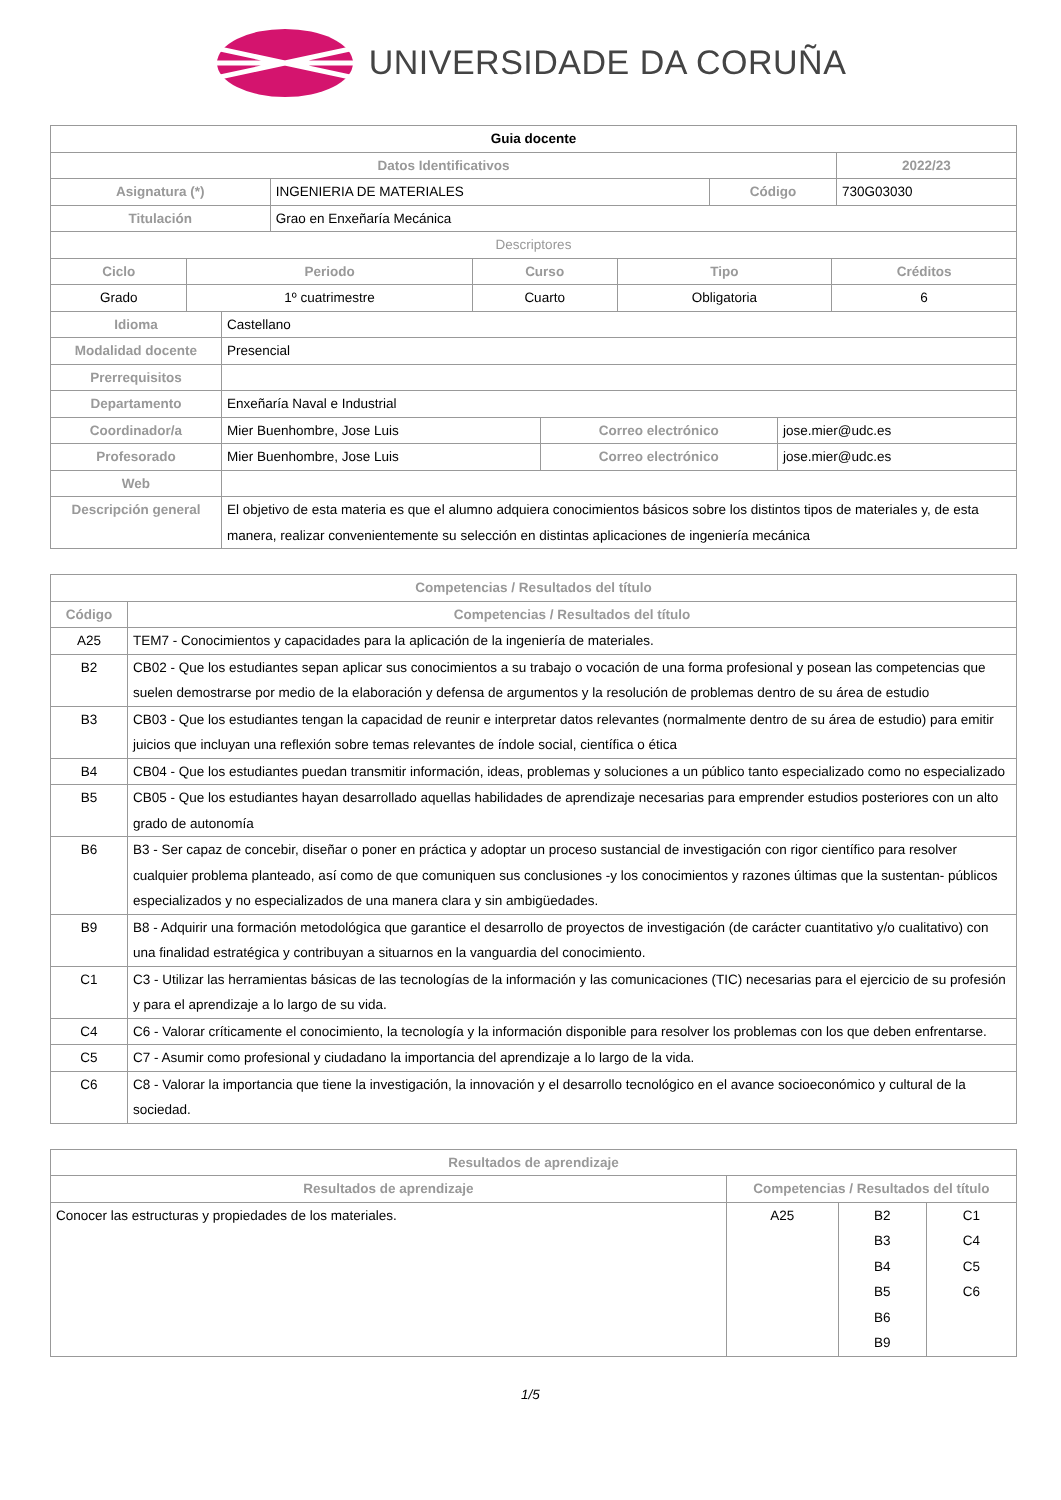UNIVERSIDADE DA CORUÑA
| Guia docente | | | |
| Datos Identificativos | | | 2022/23 |
| Asignatura (*) | INGENIERIA DE MATERIALES | Código | 730G03030 |
| Titulación | Grao en Enxeñaría Mecánica | | |
| Descriptores | | | |
| Ciclo | Periodo | Curso | Tipo | Créditos |
| --- | --- | --- | --- | --- |
| Grado | 1º cuatrimestre | Cuarto | Obligatoria | 6 |
| Idioma | Castellano | | |
| Modalidad docente | Presencial | | |
| Prerrequisitos | | | |
| Departamento | Enxeñaría Naval e Industrial | | |
| Coordinador/a | Mier Buenhombre, Jose Luis | Correo electrónico | jose.mier@udc.es |
| Profesorado | Mier Buenhombre, Jose Luis | Correo electrónico | jose.mier@udc.es |
| Web | | | |
| Descripción general | El objetivo de esta materia es que el alumno adquiera conocimientos básicos sobre los distintos tipos de materiales y, de esta manera, realizar convenientemente su selección en distintas aplicaciones de ingeniería mecánica | | |
| Competencias / Resultados del título | |
| --- | --- |
| Código | Competencias / Resultados del título |
| A25 | TEM7 - Conocimientos y capacidades para la aplicación de la ingeniería de materiales. |
| B2 | CB02 - Que los estudiantes sepan aplicar sus conocimientos a su trabajo o vocación de una forma profesional y posean las competencias que suelen demostrarse por medio de la elaboración y defensa de argumentos y la resolución de problemas dentro de su área de estudio |
| B3 | CB03 - Que los estudiantes tengan la capacidad de reunir e interpretar datos relevantes (normalmente dentro de su área de estudio) para emitir juicios que incluyan una reflexión sobre temas relevantes de índole social, científica o ética |
| B4 | CB04 - Que los estudiantes puedan transmitir información, ideas, problemas y soluciones a un público tanto especializado como no especializado |
| B5 | CB05 - Que los estudiantes hayan desarrollado aquellas habilidades de aprendizaje necesarias para emprender estudios posteriores con un alto grado de autonomía |
| B6 | B3 - Ser capaz de concebir, diseñar o poner en práctica y adoptar un proceso sustancial de investigación con rigor científico para resolver cualquier problema planteado, así como de que comuniquen sus conclusiones -y los conocimientos y razones últimas que la sustentan- públicos especializados y no especializados de una manera clara y sin ambigüedades. |
| B9 | B8 - Adquirir una formación metodológica que garantice el desarrollo de proyectos de investigación (de carácter cuantitativo y/o cualitativo) con una finalidad estratégica y contribuyan a situarnos en la vanguardia del conocimiento. |
| C1 | C3 - Utilizar las herramientas básicas de las tecnologías de la información y las comunicaciones (TIC) necesarias para el ejercicio de su profesión y para el aprendizaje a lo largo de su vida. |
| C4 | C6 - Valorar críticamente el conocimiento, la tecnología y la información disponible para resolver los problemas con los que deben enfrentarse. |
| C5 | C7 - Asumir como profesional y ciudadano la importancia del aprendizaje a lo largo de la vida. |
| C6 | C8 - Valorar la importancia que tiene la investigación, la innovación y el desarrollo tecnológico en el avance socioeconómico y cultural de la sociedad. |
| Resultados de aprendizaje | | | |
| --- | --- | --- | --- |
| Resultados de aprendizaje | Competencias / Resultados del título | | |
| Conocer las estructuras y propiedades de los materiales. | A25 | B2 B3 B4 B5 B6 B9 | C1 C4 C5 C6 |
1/5